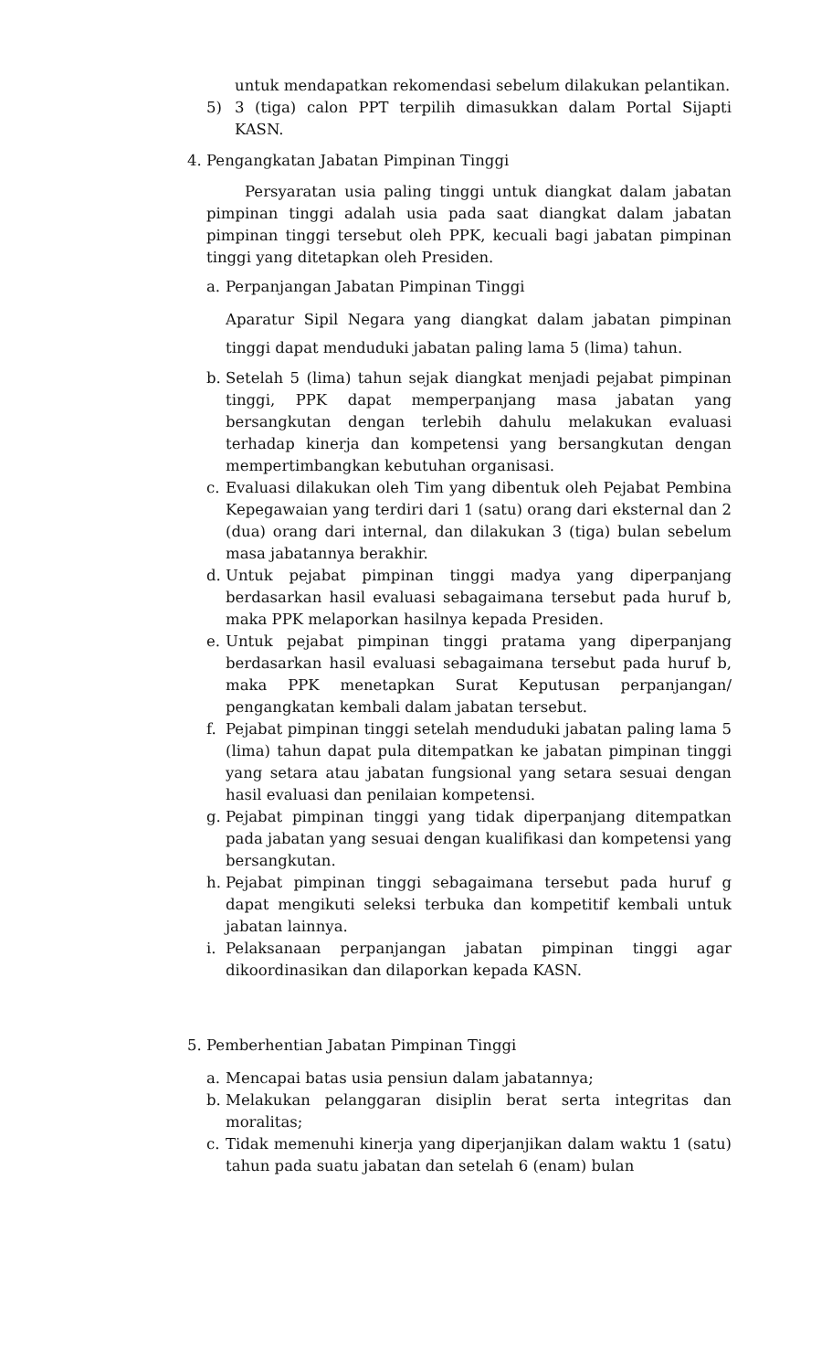untuk mendapatkan rekomendasi sebelum dilakukan pelantikan.
5) 3 (tiga) calon PPT terpilih dimasukkan dalam Portal Sijapti KASN.
4. Pengangkatan Jabatan Pimpinan Tinggi
Persyaratan usia paling tinggi untuk diangkat dalam jabatan pimpinan tinggi adalah usia pada saat diangkat dalam jabatan pimpinan tinggi tersebut oleh PPK, kecuali bagi jabatan pimpinan tinggi yang ditetapkan oleh Presiden.
a. Perpanjangan Jabatan Pimpinan Tinggi
Aparatur Sipil Negara yang diangkat dalam jabatan pimpinan tinggi dapat menduduki jabatan paling lama 5 (lima) tahun.
b. Setelah 5 (lima) tahun sejak diangkat menjadi pejabat pimpinan tinggi, PPK dapat memperpanjang masa jabatan yang bersangkutan dengan terlebih dahulu melakukan evaluasi terhadap kinerja dan kompetensi yang bersangkutan dengan mempertimbangkan kebutuhan organisasi.
c. Evaluasi dilakukan oleh Tim yang dibentuk oleh Pejabat Pembina Kepegawaian yang terdiri dari 1 (satu) orang dari eksternal dan 2 (dua) orang dari internal, dan dilakukan 3 (tiga) bulan sebelum masa jabatannya berakhir.
d. Untuk pejabat pimpinan tinggi madya yang diperpanjang berdasarkan hasil evaluasi sebagaimana tersebut pada huruf b, maka PPK melaporkan hasilnya kepada Presiden.
e. Untuk pejabat pimpinan tinggi pratama yang diperpanjang berdasarkan hasil evaluasi sebagaimana tersebut pada huruf b, maka PPK menetapkan Surat Keputusan perpanjangan/ pengangkatan kembali dalam jabatan tersebut.
f. Pejabat pimpinan tinggi setelah menduduki jabatan paling lama 5 (lima) tahun dapat pula ditempatkan ke jabatan pimpinan tinggi yang setara atau jabatan fungsional yang setara sesuai dengan hasil evaluasi dan penilaian kompetensi.
g. Pejabat pimpinan tinggi yang tidak diperpanjang ditempatkan pada jabatan yang sesuai dengan kualifikasi dan kompetensi yang bersangkutan.
h. Pejabat pimpinan tinggi sebagaimana tersebut pada huruf g dapat mengikuti seleksi terbuka dan kompetitif kembali untuk jabatan lainnya.
i. Pelaksanaan perpanjangan jabatan pimpinan tinggi agar dikoordinasikan dan dilaporkan kepada KASN.
5. Pemberhentian Jabatan Pimpinan Tinggi
a. Mencapai batas usia pensiun dalam jabatannya;
b. Melakukan pelanggaran disiplin berat serta integritas dan moralitas;
c. Tidak memenuhi kinerja yang diperjanjikan dalam waktu 1 (satu) tahun pada suatu jabatan dan setelah 6 (enam) bulan